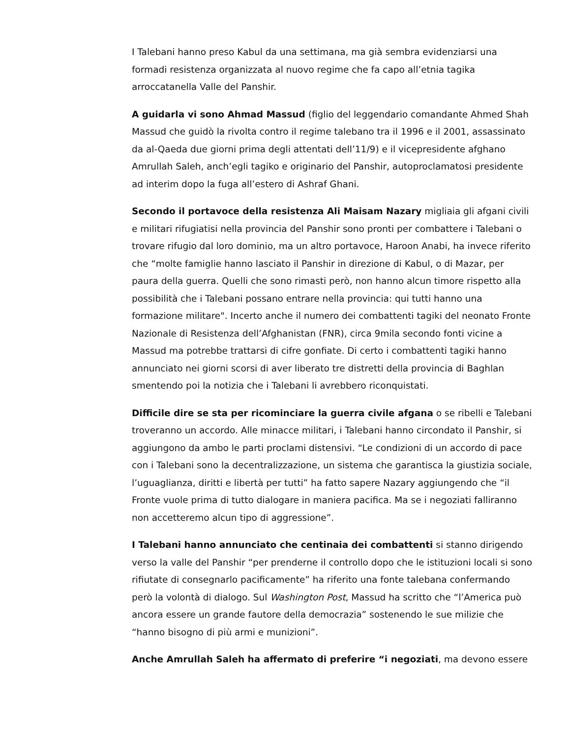I Talebani hanno preso Kabul da una settimana, ma già sembra evidenziarsi una formadi resistenza organizzata al nuovo regime che fa capo all’etnia tagika arroccatanella Valle del Panshir.
A guidarla vi sono Ahmad Massud (figlio del leggendario comandante Ahmed Shah Massud che guidò la rivolta contro il regime talebano tra il 1996 e il 2001, assassinato da al-Qaeda due giorni prima degli attentati dell’11/9) e il vicepresidente afghano Amrullah Saleh, anch’egli tagiko e originario del Panshir, autoproclamatosi presidente ad interim dopo la fuga all’estero di Ashraf Ghani.
Secondo il portavoce della resistenza Ali Maisam Nazary migliaia gli afgani civili e militari rifugiatisi nella provincia del Panshir sono pronti per combattere i Talebani o trovare rifugio dal loro dominio, ma un altro portavoce, Haroon Anabi, ha invece riferito che “molte famiglie hanno lasciato il Panshir in direzione di Kabul, o di Mazar, per paura della guerra. Quelli che sono rimasti però, non hanno alcun timore rispetto alla possibilità che i Talebani possano entrare nella provincia: qui tutti hanno una formazione militare". Incerto anche il numero dei combattenti tagiki del neonato Fronte Nazionale di Resistenza dell’Afghanistan (FNR), circa 9mila secondo fonti vicine a Massud ma potrebbe trattarsi di cifre gonfiate. Di certo i combattenti tagiki hanno annunciato nei giorni scorsi di aver liberato tre distretti della provincia di Baghlan smentendo poi la notizia che i Talebani li avrebbero riconquistati.
Difficile dire se sta per ricominciare la guerra civile afgana o se ribelli e Talebani troveranno un accordo. Alle minacce militari, i Talebani hanno circondato il Panshir, si aggiungono da ambo le parti proclami distensivi. “Le condizioni di un accordo di pace con i Talebani sono la decentralizzazione, un sistema che garantisca la giustizia sociale, l’uguaglianza, diritti e libertà per tutti” ha fatto sapere Nazary aggiungendo che “il Fronte vuole prima di tutto dialogare in maniera pacifica. Ma se i negoziati falliranno non accetteremo alcun tipo di aggressione”.
I Talebani hanno annunciato che centinaia dei combattenti si stanno dirigendo verso la valle del Panshir “per prenderne il controllo dopo che le istituzioni locali si sono rifiutate di consegnarlo pacificamente” ha riferito una fonte talebana confermando però la volontà di dialogo. Sul Washington Post, Massud ha scritto che “l’America può ancora essere un grande fautore della democrazia” sostenendo le sue milizie che “hanno bisogno di più armi e munizioni”.
Anche Amrullah Saleh ha affermato di preferire “i negoziati, ma devono essere